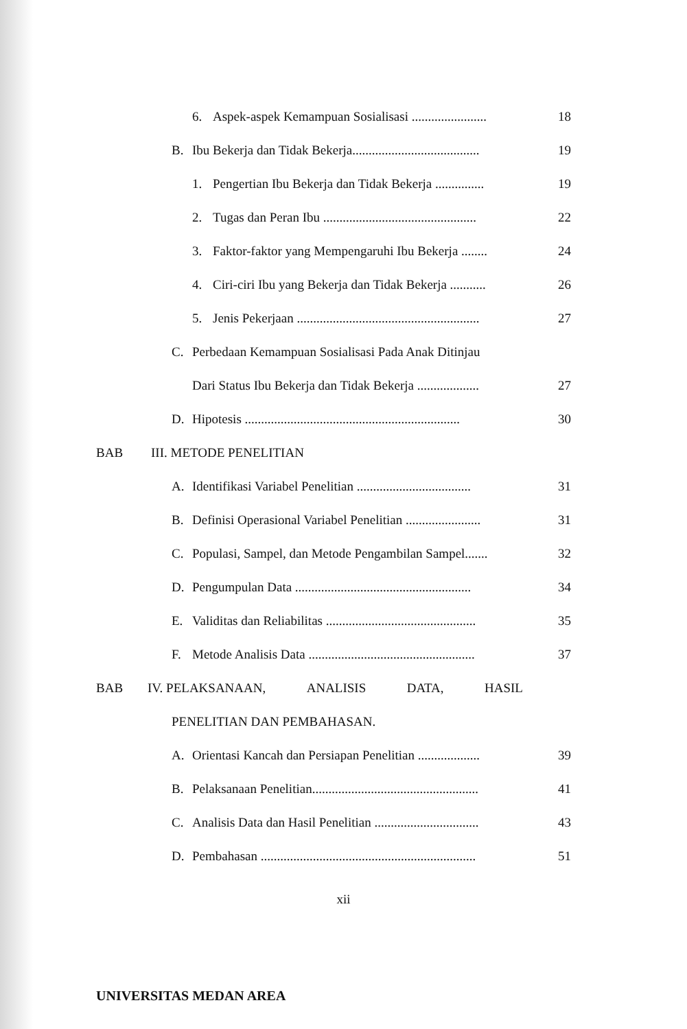6. Aspek-aspek Kemampuan Sosialisasi ....................... 18
B. Ibu Bekerja dan Tidak Bekerja....................................... 19
1. Pengertian Ibu Bekerja dan Tidak Bekerja ............... 19
2. Tugas dan Peran Ibu ............................................... 22
3. Faktor-faktor yang Mempengaruhi Ibu Bekerja ........ 24
4. Ciri-ciri Ibu yang Bekerja dan Tidak Bekerja ........... 26
5. Jenis Pekerjaan ........................................................ 27
C. Perbedaan Kemampuan Sosialisasi Pada Anak Ditinjau
Dari Status Ibu Bekerja dan Tidak Bekerja ................... 27
D. Hipotesis .................................................................. 30
BAB III. METODE PENELITIAN
A. Identifikasi Variabel Penelitian ................................... 31
B. Definisi Operasional Variabel Penelitian ....................... 31
C. Populasi, Sampel, dan Metode Pengambilan Sampel....... 32
D. Pengumpulan Data ...................................................... 34
E. Validitas dan Reliabilitas .............................................. 35
F. Metode Analisis Data ................................................... 37
BAB IV. PELAKSANAAN, ANALISIS DATA, HASIL
PENELITIAN DAN PEMBAHASAN.
A. Orientasi Kancah dan Persiapan Penelitian ................... 39
B. Pelaksanaan Penelitian................................................... 41
C. Analisis Data dan Hasil Penelitian ................................ 43
D. Pembahasan .................................................................. 51
xii
UNIVERSITAS MEDAN AREA